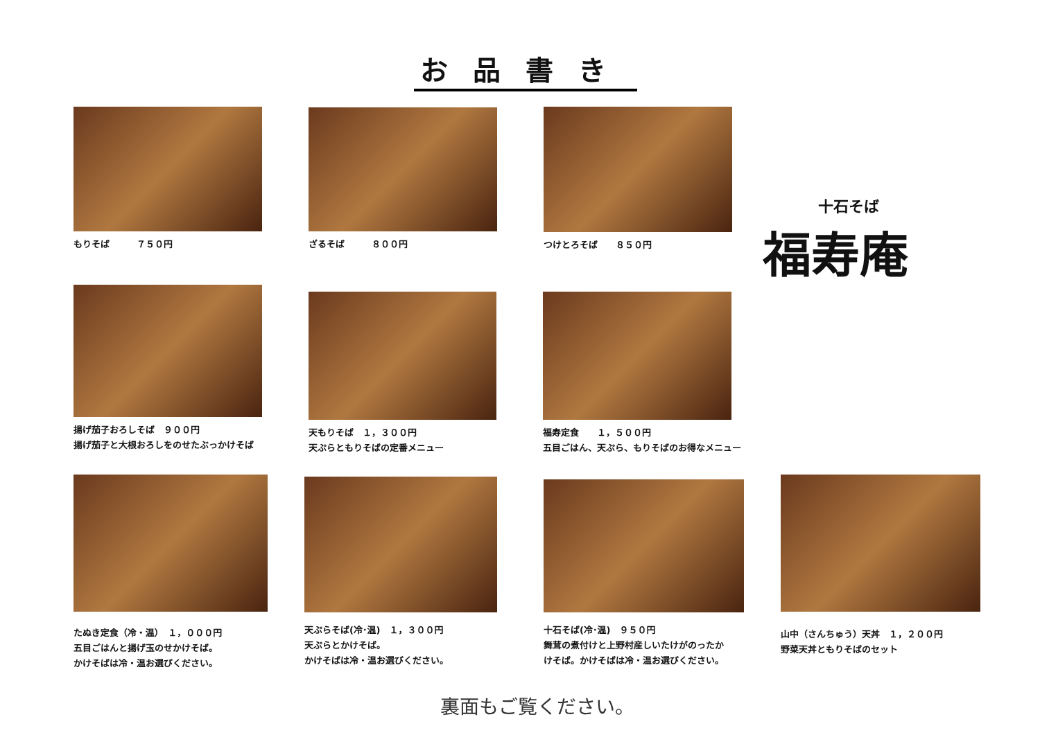お品書き
もりそば　　　７５０円 ざるそば　　　８００円 つけとろそば　　８５０円
十石そば
福寿庵
揚げ茄子おろしそば　９００円
揚げ茄子と大根おろしをのせたぶっかけそば
天もりそば　１，３００円
天ぷらともりそばの定番メニュー
福寿定食　　１，５００円
五目ごはん、天ぷら、もりそばのお得なメニュー
たぬき定食（冷・温）　１，０００円
五目ごはんと揚げ玉のせかけそば。
かけそばは冷・温お選びください。
天ぷらそば(冷･温)　１，３００円
天ぷらとかけそば。
かけそばは冷・温お選びください。
十石そば(冷･温)　９５０円
舞茸の煮付けと上野村産しいたけがのったか
けそば。かけそばは冷・温お選びください。
山中（さんちゅう）天丼　１，２００円
野菜天丼ともりそばのセット
裏面もご覧ください。